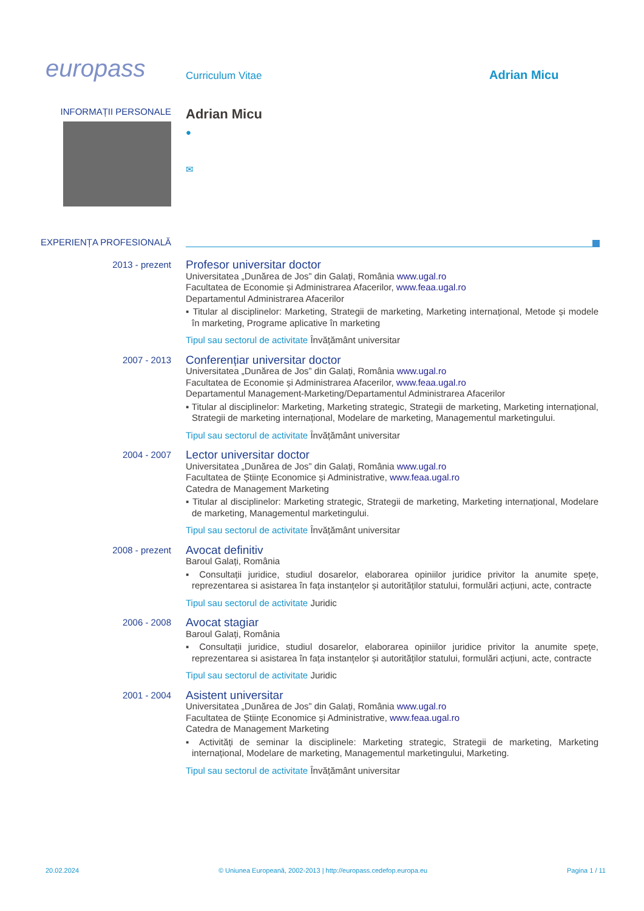europass
Curriculum Vitae
Adrian Micu
INFORMAȚII PERSONALE
Adrian Micu
●
✉
EXPERIENȚA PROFESIONALĂ
2013 - prezent
Profesor universitar doctor
Universitatea „Dunărea de Jos” din Galați, România www.ugal.ro
Facultatea de Economie și Administrarea Afacerilor, www.feaa.ugal.ro
Departamentul Administrarea Afacerilor
▪ Titular al disciplinelor: Marketing, Strategii de marketing, Marketing internațional, Metode și modele în marketing, Programe aplicative în marketing
Tipul sau sectorul de activitate Învățământ universitar
2007 - 2013
Conferențiar universitar doctor
Universitatea „Dunărea de Jos” din Galați, România www.ugal.ro
Facultatea de Economie și Administrarea Afacerilor, www.feaa.ugal.ro
Departamentul Management-Marketing/Departamentul Administrarea Afacerilor
▪ Titular al disciplinelor: Marketing, Marketing strategic, Strategii de marketing, Marketing internațional, Strategii de marketing internațional, Modelare de marketing, Managementul marketingului.
Tipul sau sectorul de activitate Învățământ universitar
2004 - 2007
Lector universitar doctor
Universitatea „Dunărea de Jos” din Galați, România www.ugal.ro
Facultatea de Științe Economice și Administrative, www.feaa.ugal.ro
Catedra de Management Marketing
▪ Titular al disciplinelor: Marketing strategic, Strategii de marketing, Marketing internațional, Modelare de marketing, Managementul marketingului.
Tipul sau sectorul de activitate Învățământ universitar
2008 - prezent
Avocat definitiv
Baroul Galați, România
▪ Consultații juridice, studiul dosarelor, elaborarea opiniilor juridice privitor la anumite spețe, reprezentarea si asistarea în fața instanțelor și autorităților statului, formulări acțiuni, acte, contracte
Tipul sau sectorul de activitate Juridic
2006 - 2008
Avocat stagiar
Baroul Galați, România
▪ Consultații juridice, studiul dosarelor, elaborarea opiniilor juridice privitor la anumite spețe, reprezentarea si asistarea în fața instanțelor și autorităților statului, formulări acțiuni, acte, contracte
Tipul sau sectorul de activitate Juridic
2001 - 2004
Asistent universitar
Universitatea „Dunărea de Jos” din Galați, România www.ugal.ro
Facultatea de Științe Economice și Administrative, www.feaa.ugal.ro
Catedra de Management Marketing
▪ Activități de seminar la disciplinele: Marketing strategic, Strategii de marketing, Marketing internațional, Modelare de marketing, Managementul marketingului, Marketing.
Tipul sau sectorul de activitate Învățământ universitar
20.02.2024 © Uniunea Europeană, 2002-2013 | http://europass.cedefop.europa.eu Pagina 1 / 11